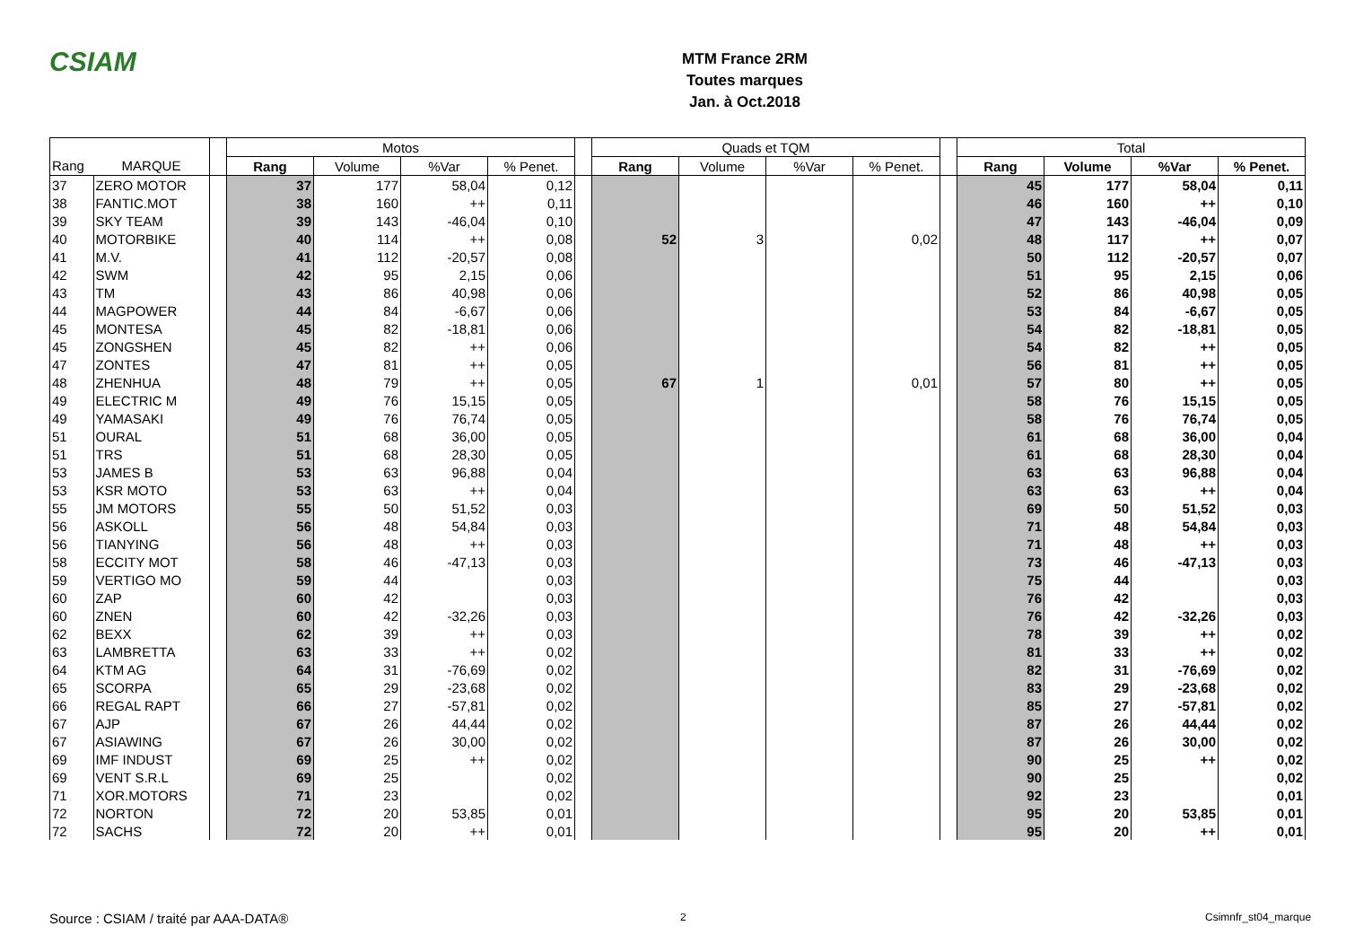CSIAM
MTM France 2RM
Toutes marques
Jan. à Oct.2018
| | | | Motos | | | | | Quads et TQM | | | | | Total | | | |
| --- | --- | --- | --- | --- | --- | --- | --- | --- | --- | --- | --- | --- | --- | --- | --- | --- |
| Rang | MARQUE | | Rang | Volume | %Var | % Penet. | | Rang | Volume | %Var | % Penet. | | Rang | Volume | %Var | % Penet. |
| 37 | ZERO MOTOR | | 37 | 177 | 58,04 | 0,12 | | | | | | | 45 | 177 | 58,04 | 0,11 |
| 38 | FANTIC.MOT | | 38 | 160 | ++ | 0,11 | | | | | | | 46 | 160 | ++ | 0,10 |
| 39 | SKY TEAM | | 39 | 143 | -46,04 | 0,10 | | | | | | | 47 | 143 | -46,04 | 0,09 |
| 40 | MOTORBIKE | | 40 | 114 | ++ | 0,08 | | 52 | 3 | | 0,02 | | 48 | 117 | ++ | 0,07 |
| 41 | M.V. | | 41 | 112 | -20,57 | 0,08 | | | | | | | 50 | 112 | -20,57 | 0,07 |
| 42 | SWM | | 42 | 95 | 2,15 | 0,06 | | | | | | | 51 | 95 | 2,15 | 0,06 |
| 43 | TM | | 43 | 86 | 40,98 | 0,06 | | | | | | | 52 | 86 | 40,98 | 0,05 |
| 44 | MAGPOWER | | 44 | 84 | -6,67 | 0,06 | | | | | | | 53 | 84 | -6,67 | 0,05 |
| 45 | MONTESA | | 45 | 82 | -18,81 | 0,06 | | | | | | | 54 | 82 | -18,81 | 0,05 |
| 45 | ZONGSHEN | | 45 | 82 | ++ | 0,06 | | | | | | | 54 | 82 | ++ | 0,05 |
| 47 | ZONTES | | 47 | 81 | ++ | 0,05 | | | | | | | 56 | 81 | ++ | 0,05 |
| 48 | ZHENHUA | | 48 | 79 | ++ | 0,05 | | 67 | 1 | | 0,01 | | 57 | 80 | ++ | 0,05 |
| 49 | ELECTRIC M | | 49 | 76 | 15,15 | 0,05 | | | | | | | 58 | 76 | 15,15 | 0,05 |
| 49 | YAMASAKI | | 49 | 76 | 76,74 | 0,05 | | | | | | | 58 | 76 | 76,74 | 0,05 |
| 51 | OURAL | | 51 | 68 | 36,00 | 0,05 | | | | | | | 61 | 68 | 36,00 | 0,04 |
| 51 | TRS | | 51 | 68 | 28,30 | 0,05 | | | | | | | 61 | 68 | 28,30 | 0,04 |
| 53 | JAMES B | | 53 | 63 | 96,88 | 0,04 | | | | | | | 63 | 63 | 96,88 | 0,04 |
| 53 | KSR MOTO | | 53 | 63 | ++ | 0,04 | | | | | | | 63 | 63 | ++ | 0,04 |
| 55 | JM MOTORS | | 55 | 50 | 51,52 | 0,03 | | | | | | | 69 | 50 | 51,52 | 0,03 |
| 56 | ASKOLL | | 56 | 48 | 54,84 | 0,03 | | | | | | | 71 | 48 | 54,84 | 0,03 |
| 56 | TIANYING | | 56 | 48 | ++ | 0,03 | | | | | | | 71 | 48 | ++ | 0,03 |
| 58 | ECCITY MOT | | 58 | 46 | -47,13 | 0,03 | | | | | | | 73 | 46 | -47,13 | 0,03 |
| 59 | VERTIGO MO | | 59 | 44 | | 0,03 | | | | | | | 75 | 44 | | 0,03 |
| 60 | ZAP | | 60 | 42 | | 0,03 | | | | | | | 76 | 42 | | 0,03 |
| 60 | ZNEN | | 60 | 42 | -32,26 | 0,03 | | | | | | | 76 | 42 | -32,26 | 0,03 |
| 62 | BEXX | | 62 | 39 | ++ | 0,03 | | | | | | | 78 | 39 | ++ | 0,02 |
| 63 | LAMBRETTA | | 63 | 33 | ++ | 0,02 | | | | | | | 81 | 33 | ++ | 0,02 |
| 64 | KTM AG | | 64 | 31 | -76,69 | 0,02 | | | | | | | 82 | 31 | -76,69 | 0,02 |
| 65 | SCORPA | | 65 | 29 | -23,68 | 0,02 | | | | | | | 83 | 29 | -23,68 | 0,02 |
| 66 | REGAL RAPT | | 66 | 27 | -57,81 | 0,02 | | | | | | | 85 | 27 | -57,81 | 0,02 |
| 67 | AJP | | 67 | 26 | 44,44 | 0,02 | | | | | | | 87 | 26 | 44,44 | 0,02 |
| 67 | ASIAWING | | 67 | 26 | 30,00 | 0,02 | | | | | | | 87 | 26 | 30,00 | 0,02 |
| 69 | IMF INDUST | | 69 | 25 | ++ | 0,02 | | | | | | | 90 | 25 | ++ | 0,02 |
| 69 | VENT S.R.L | | 69 | 25 | | 0,02 | | | | | | | 90 | 25 | | 0,02 |
| 71 | XOR.MOTORS | | 71 | 23 | | 0,02 | | | | | | | 92 | 23 | | 0,01 |
| 72 | NORTON | | 72 | 20 | 53,85 | 0,01 | | | | | | | 95 | 20 | 53,85 | 0,01 |
| 72 | SACHS | | 72 | 20 | ++ | 0,01 | | | | | | | 95 | 20 | ++ | 0,01 |
Source : CSIAM / traité par AAA-DATA®
2 Csimnfr_st04_marque